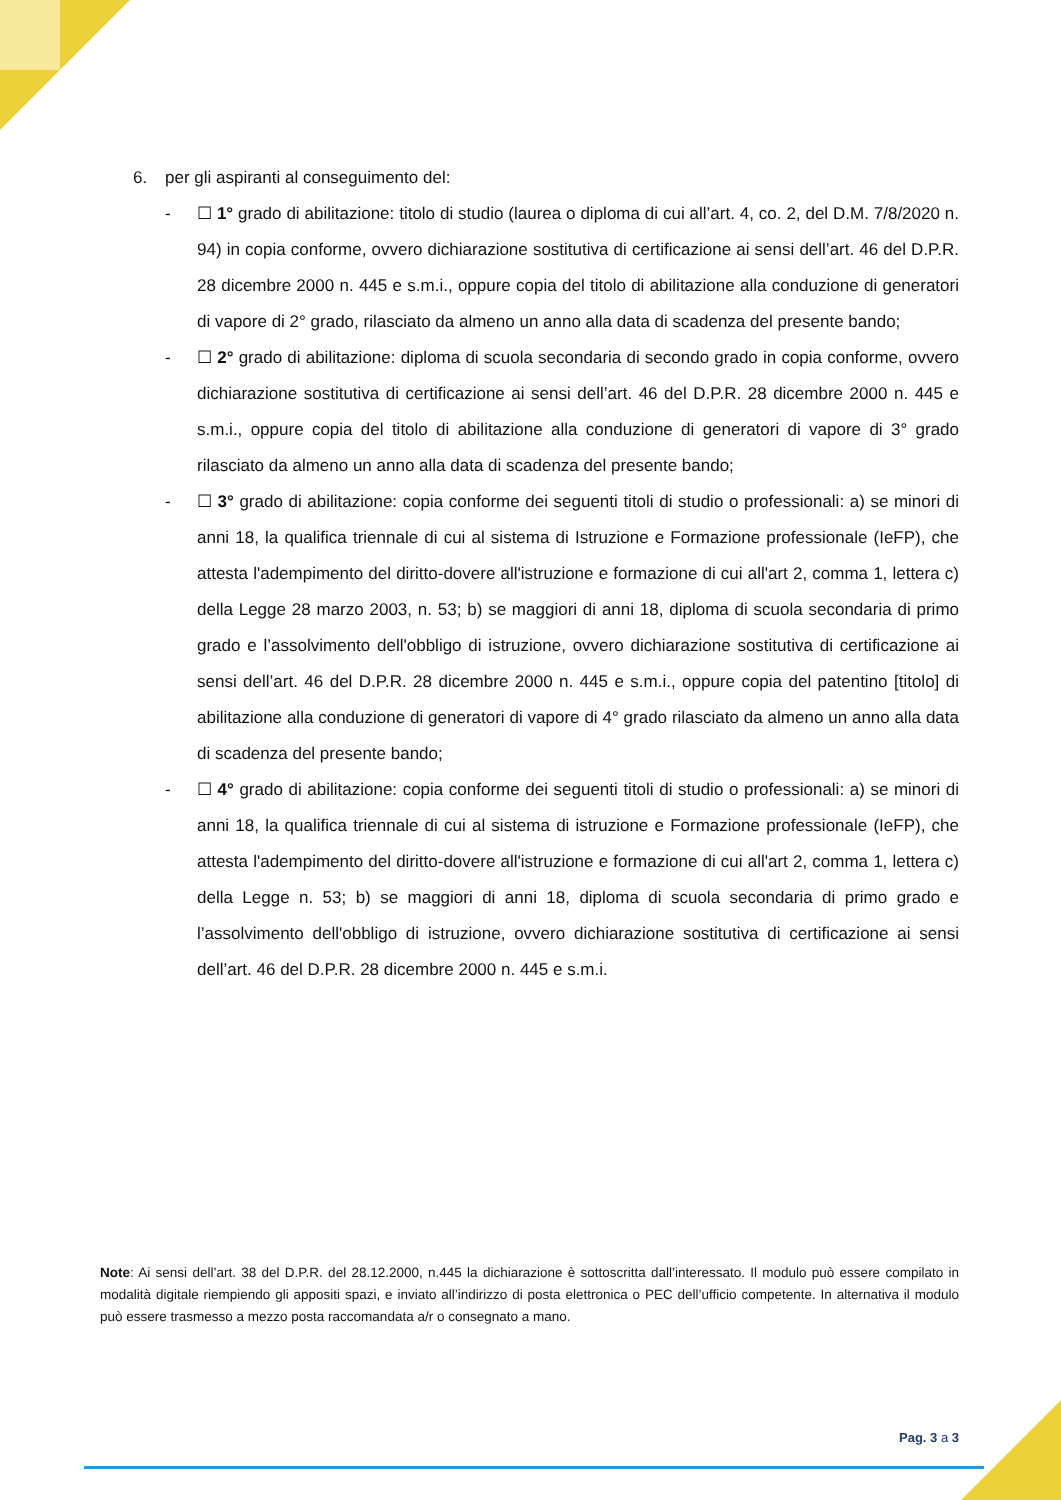6. per gli aspiranti al conseguimento del:
- ☐ 1° grado di abilitazione: titolo di studio (laurea o diploma di cui all’art. 4, co. 2, del D.M. 7/8/2020 n. 94) in copia conforme, ovvero dichiarazione sostitutiva di certificazione ai sensi dell’art. 46 del D.P.R. 28 dicembre 2000 n. 445 e s.m.i., oppure copia del titolo di abilitazione alla conduzione di generatori di vapore di 2° grado, rilasciato da almeno un anno alla data di scadenza del presente bando;
- ☐ 2° grado di abilitazione: diploma di scuola secondaria di secondo grado in copia conforme, ovvero dichiarazione sostitutiva di certificazione ai sensi dell’art. 46 del D.P.R. 28 dicembre 2000 n. 445 e s.m.i., oppure copia del titolo di abilitazione alla conduzione di generatori di vapore di 3° grado rilasciato da almeno un anno alla data di scadenza del presente bando;
- ☐ 3° grado di abilitazione: copia conforme dei seguenti titoli di studio o professionali: a) se minori di anni 18, la qualifica triennale di cui al sistema di Istruzione e Formazione professionale (IeFP), che attesta l'adempimento del diritto-dovere all'istruzione e formazione di cui all'art 2, comma 1, lettera c) della Legge 28 marzo 2003, n. 53; b) se maggiori di anni 18, diploma di scuola secondaria di primo grado e l’assolvimento dell'obbligo di istruzione, ovvero dichiarazione sostitutiva di certificazione ai sensi dell’art. 46 del D.P.R. 28 dicembre 2000 n. 445 e s.m.i., oppure copia del patentino [titolo] di abilitazione alla conduzione di generatori di vapore di 4° grado rilasciato da almeno un anno alla data di scadenza del presente bando;
- ☐ 4° grado di abilitazione: copia conforme dei seguenti titoli di studio o professionali: a) se minori di anni 18, la qualifica triennale di cui al sistema di istruzione e Formazione professionale (IeFP), che attesta l'adempimento del diritto-dovere all'istruzione e formazione di cui all'art 2, comma 1, lettera c) della Legge n. 53; b) se maggiori di anni 18, diploma di scuola secondaria di primo grado e l’assolvimento dell'obbligo di istruzione, ovvero dichiarazione sostitutiva di certificazione ai sensi dell’art. 46 del D.P.R. 28 dicembre 2000 n. 445 e s.m.i.
Note: Ai sensi dell’art. 38 del D.P.R. del 28.12.2000, n.445 la dichiarazione è sottoscritta dall’interessato. Il modulo può essere compilato in modalità digitale riempiendo gli appositi spazi, e inviato all’indirizzo di posta elettronica o PEC dell’ufficio competente. In alternativa il modulo può essere trasmesso a mezzo posta raccomandata a/r o consegnato a mano.
Pag. 3 a 3